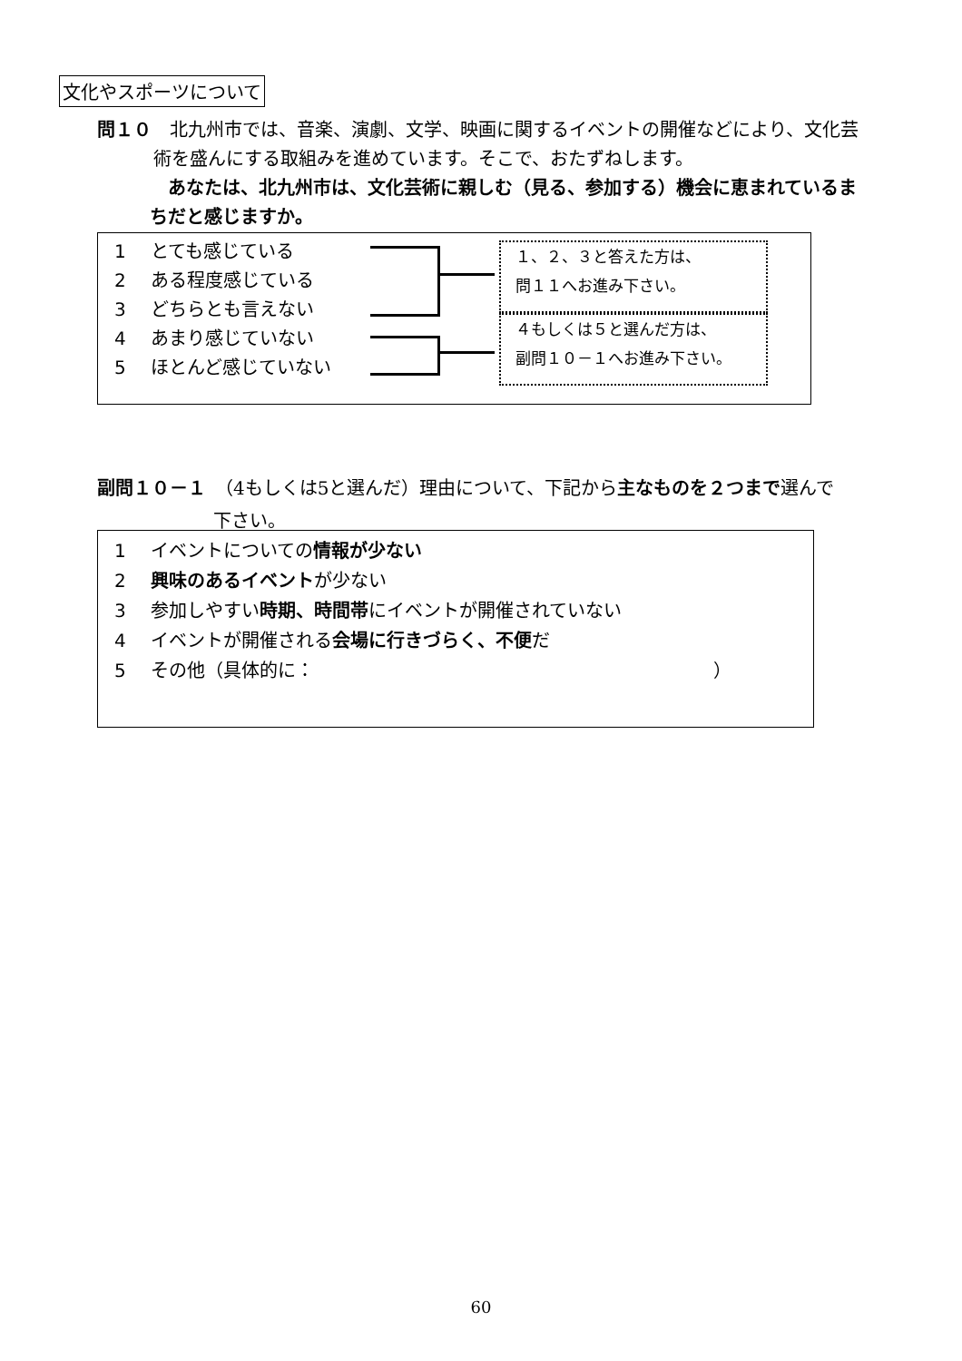文化やスポーツについて
問１０　北九州市では、音楽、演劇、文学、映画に関するイベントの開催などにより、文化芸
術を盛んにする取組みを進めています。そこで、おたずねします。
　あなたは、北九州市は、文化芸術に親しむ（見る、参加する）機会に恵まれているま
ちだと感じますか。
1 とても感じている
2 ある程度感じている
3 どちらとも言えない
4 あまり感じていない
5 ほとんど感じていない
１、２、３と答えた方は、
問１１へお進み下さい。
４もしくは５と選んだ方は、
副問１０－１へお進み下さい。
副問１０－１　（4もしくは5と選んだ）理由について、下記から主なものを２つまで選んで
下さい。
1 イベントについての情報が少ない
2 興味のあるイベントが少ない
3 参加しやすい時期、時間帯にイベントが開催されていない
4 イベントが開催される会場に行きづらく、不便だ
5 その他（具体的に：　　　　　　　　　　　　　　　　　　　　　　）
60